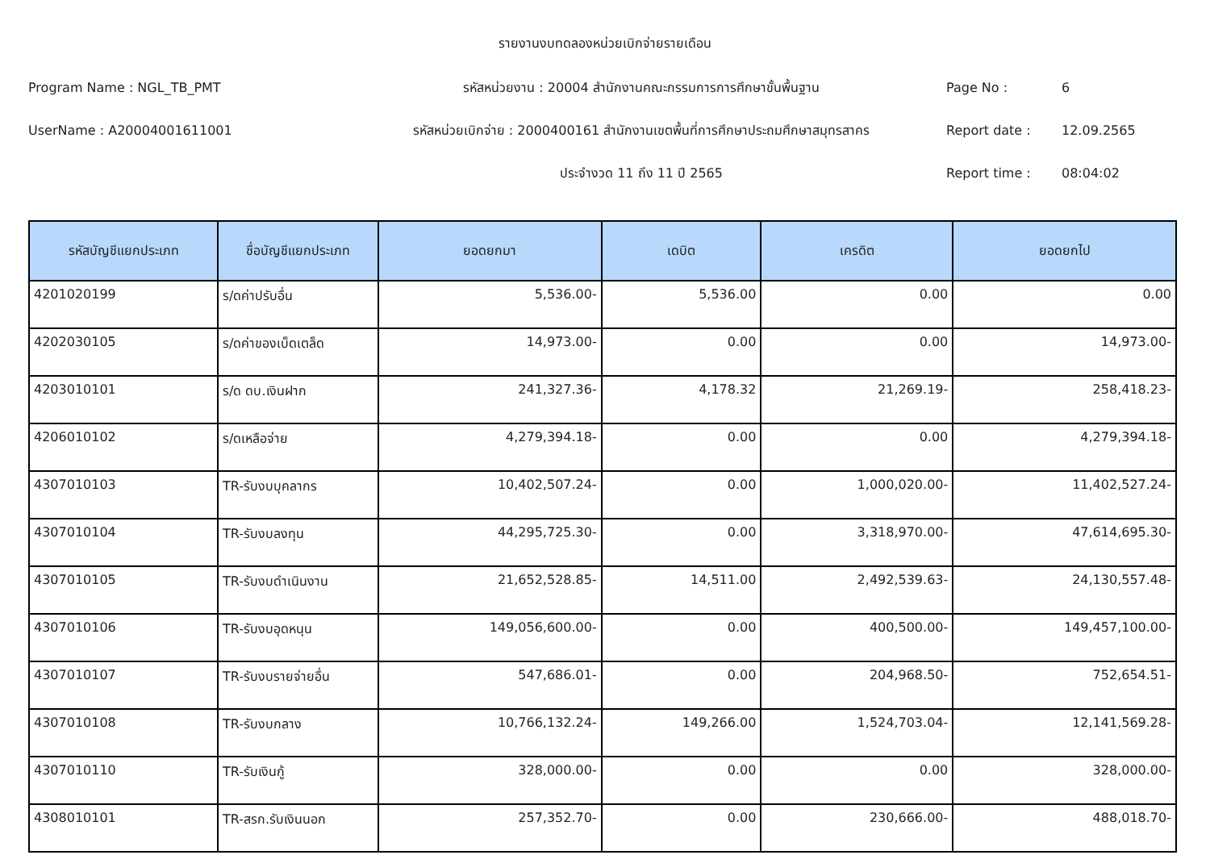รายงานงบทดลองหน่วยเบิกจ่ายรายเดือน
Program Name : NGL_TB_PMT รหัสหน่วยงาน : 20004 สำนักงานคณะกรรมการการศึกษาขั้นพื้นฐาน Page No : 6
UserName : A20004001611001
รหัสหน่วยเบิกจ่าย : 2000400161 สำนักงานเขตพื้นที่การศึกษาประถมศึกษาสมุทรสาคร
Report date : 12.09.2565
ประจำงวด 11 ถึง 11 ปี 2565 Report time : 08:04:02
| รหัสบัญชีแยกประเภท | ชื่อบัญชีแยกประเภท | ยอดยกมา | เดบิต | เครดิต | ยอดยกไป |
| --- | --- | --- | --- | --- | --- |
| 4201020199 | ร/ดค่าปรับอื่น | 5,536.00- | 5,536.00 | 0.00 | 0.00 |
| 4202030105 | ร/ดค่าของเบ็ดเตล็ด | 14,973.00- | 0.00 | 0.00 | 14,973.00- |
| 4203010101 | ร/ด ดบ.เงินฝาก | 241,327.36- | 4,178.32 | 21,269.19- | 258,418.23- |
| 4206010102 | ร/ดเหลือจ่าย | 4,279,394.18- | 0.00 | 0.00 | 4,279,394.18- |
| 4307010103 | TR-รับงบบุคลากร | 10,402,507.24- | 0.00 | 1,000,020.00- | 11,402,527.24- |
| 4307010104 | TR-รับงบลงทุน | 44,295,725.30- | 0.00 | 3,318,970.00- | 47,614,695.30- |
| 4307010105 | TR-รับงบดำเนินงาน | 21,652,528.85- | 14,511.00 | 2,492,539.63- | 24,130,557.48- |
| 4307010106 | TR-รับงบอุดหนุน | 149,056,600.00- | 0.00 | 400,500.00- | 149,457,100.00- |
| 4307010107 | TR-รับงบรายจ่ายอื่น | 547,686.01- | 0.00 | 204,968.50- | 752,654.51- |
| 4307010108 | TR-รับงบกลาง | 10,766,132.24- | 149,266.00 | 1,524,703.04- | 12,141,569.28- |
| 4307010110 | TR-รับเงินกู้ | 328,000.00- | 0.00 | 0.00 | 328,000.00- |
| 4308010101 | TR-สรก.รับเงินนอก | 257,352.70- | 0.00 | 230,666.00- | 488,018.70- |